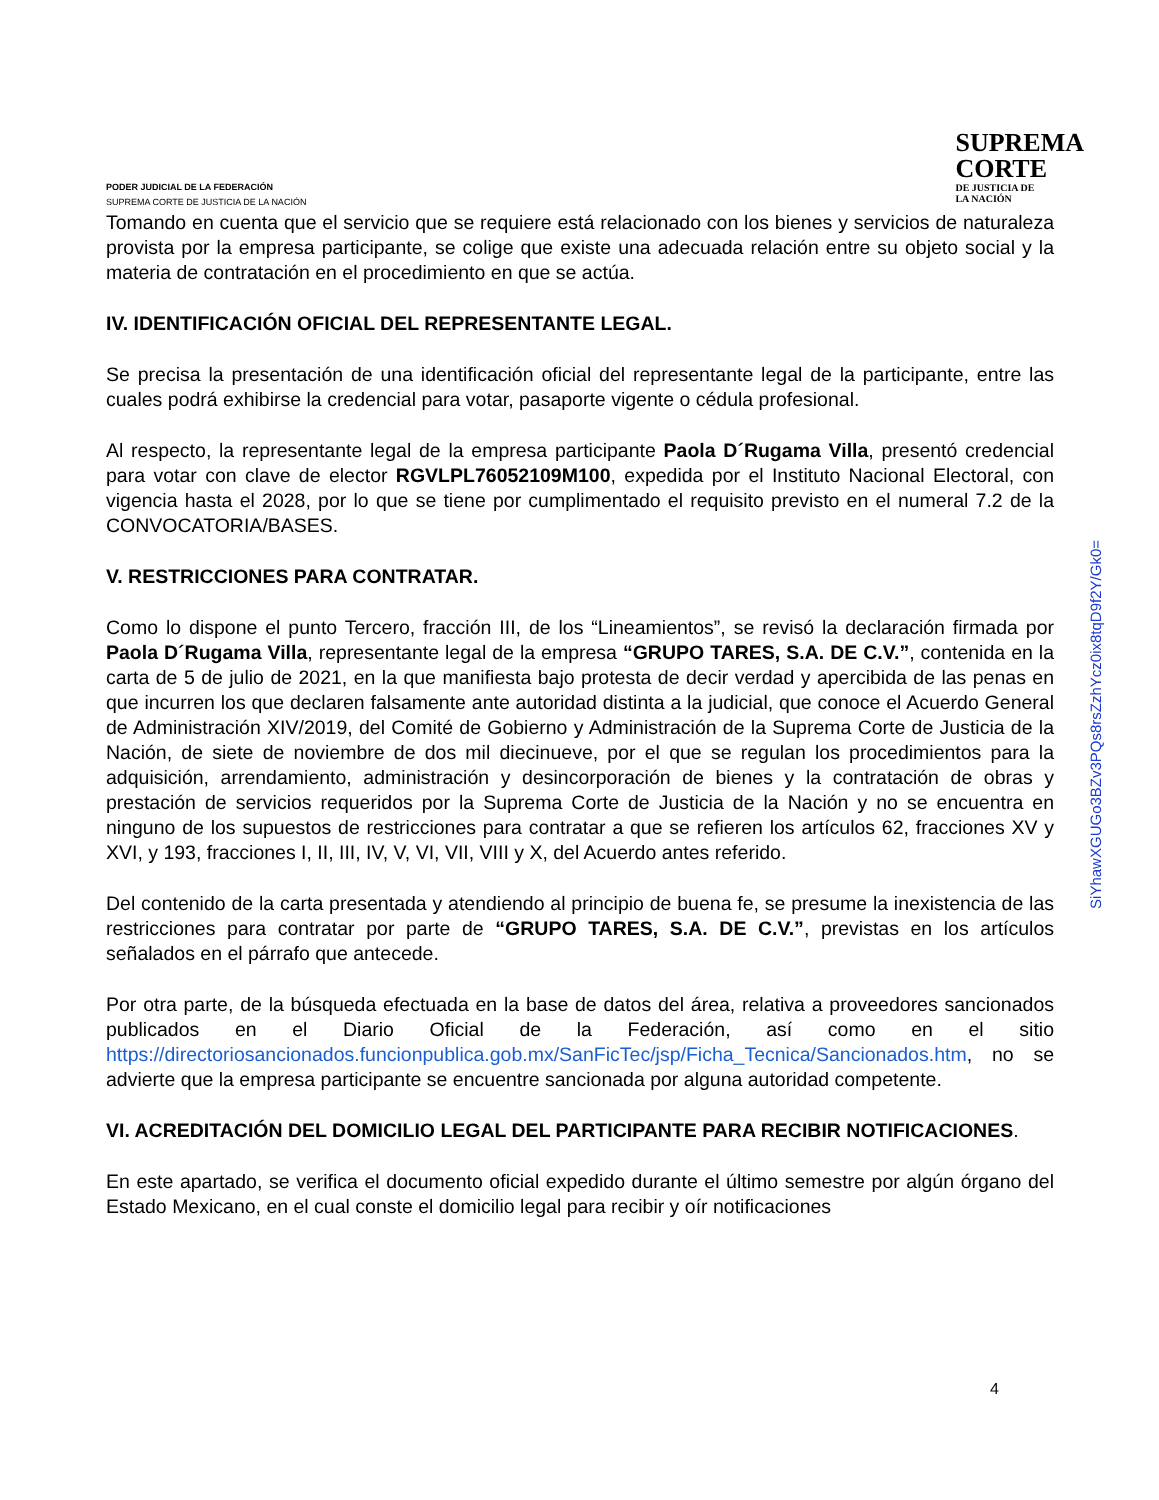PODER JUDICIAL DE LA FEDERACIÓN
SUPREMA CORTE DE JUSTICIA DE LA NACIÓN
SUPREMA
CORTE
DE JUSTICIA DE
LA NACIÓN
Tomando en cuenta que el servicio que se requiere está relacionado con los bienes y servicios de naturaleza provista por la empresa participante, se colige que existe una adecuada relación entre su objeto social y la materia de contratación en el procedimiento en que se actúa.
IV. IDENTIFICACIÓN OFICIAL DEL REPRESENTANTE LEGAL.
Se precisa la presentación de una identificación oficial del representante legal de la participante, entre las cuales podrá exhibirse la credencial para votar, pasaporte vigente o cédula profesional.
Al respecto, la representante legal de la empresa participante Paola D´Rugama Villa, presentó credencial para votar con clave de elector RGVLPL76052109M100, expedida por el Instituto Nacional Electoral, con vigencia hasta el 2028, por lo que se tiene por cumplimentado el requisito previsto en el numeral 7.2 de la CONVOCATORIA/BASES.
V. RESTRICCIONES PARA CONTRATAR.
Como lo dispone el punto Tercero, fracción III, de los “Lineamientos”, se revisó la declaración firmada por Paola D´Rugama Villa, representante legal de la empresa “GRUPO TARES, S.A. DE C.V.”, contenida en la carta de 5 de julio de 2021, en la que manifiesta bajo protesta de decir verdad y apercibida de las penas en que incurren los que declaren falsamente ante autoridad distinta a la judicial, que conoce el Acuerdo General de Administración XIV/2019, del Comité de Gobierno y Administración de la Suprema Corte de Justicia de la Nación, de siete de noviembre de dos mil diecinueve, por el que se regulan los procedimientos para la adquisición, arrendamiento, administración y desincorporación de bienes y la contratación de obras y prestación de servicios requeridos por la Suprema Corte de Justicia de la Nación y no se encuentra en ninguno de los supuestos de restricciones para contratar a que se refieren los artículos 62, fracciones XV y XVI, y 193, fracciones I, II, III, IV, V, VI, VII, VIII y X, del Acuerdo antes referido.
Del contenido de la carta presentada y atendiendo al principio de buena fe, se presume la inexistencia de las restricciones para contratar por parte de “GRUPO TARES, S.A. DE C.V.”, previstas en los artículos señalados en el párrafo que antecede.
Por otra parte, de la búsqueda efectuada en la base de datos del área, relativa a proveedores sancionados publicados en el Diario Oficial de la Federación, así como en el sitio https://directoriosancionados.funcionpublica.gob.mx/SanFicTec/jsp/Ficha_Tecnica/Sancionados.htm, no se advierte que la empresa participante se encuentre sancionada por alguna autoridad competente.
VI. ACREDITACIÓN DEL DOMICILIO LEGAL DEL PARTICIPANTE PARA RECIBIR NOTIFICACIONES.
En este apartado, se verifica el documento oficial expedido durante el último semestre por algún órgano del Estado Mexicano, en el cual conste el domicilio legal para recibir y oír notificaciones
SiYhawXGUGo3BZv3PQs8rsZzhYcz0ix8tqD9f2Y/Gk0=
4